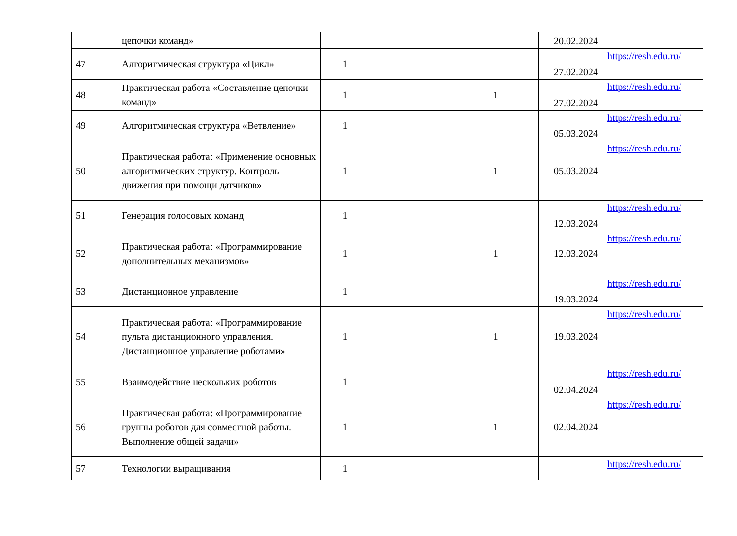| | цепочки команд» | | | | 20.02.2024 | |
| 47 | Алгоритмическая структура «Цикл» | 1 | | | 27.02.2024 | https://resh.edu.ru/ |
| 48 | Практическая работа «Составление цепочки команд» | 1 | | 1 | 27.02.2024 | https://resh.edu.ru/ |
| 49 | Алгоритмическая структура «Ветвление» | 1 | | | 05.03.2024 | https://resh.edu.ru/ |
| 50 | Практическая работа: «Применение основных алгоритмических структур. Контроль движения при помощи датчиков» | 1 | | 1 | 05.03.2024 | https://resh.edu.ru/ |
| 51 | Генерация голосовых команд | 1 | | | 12.03.2024 | https://resh.edu.ru/ |
| 52 | Практическая работа: «Программирование дополнительных механизмов» | 1 | | 1 | 12.03.2024 | https://resh.edu.ru/ |
| 53 | Дистанционное управление | 1 | | | 19.03.2024 | https://resh.edu.ru/ |
| 54 | Практическая работа: «Программирование пульта дистанционного управления. Дистанционное управление роботами» | 1 | | 1 | 19.03.2024 | https://resh.edu.ru/ |
| 55 | Взаимодействие нескольких роботов | 1 | | | 02.04.2024 | https://resh.edu.ru/ |
| 56 | Практическая работа: «Программирование группы роботов для совместной работы. Выполнение общей задачи» | 1 | | 1 | 02.04.2024 | https://resh.edu.ru/ |
| 57 | Технологии выращивания | 1 | | | | https://resh.edu.ru/ |